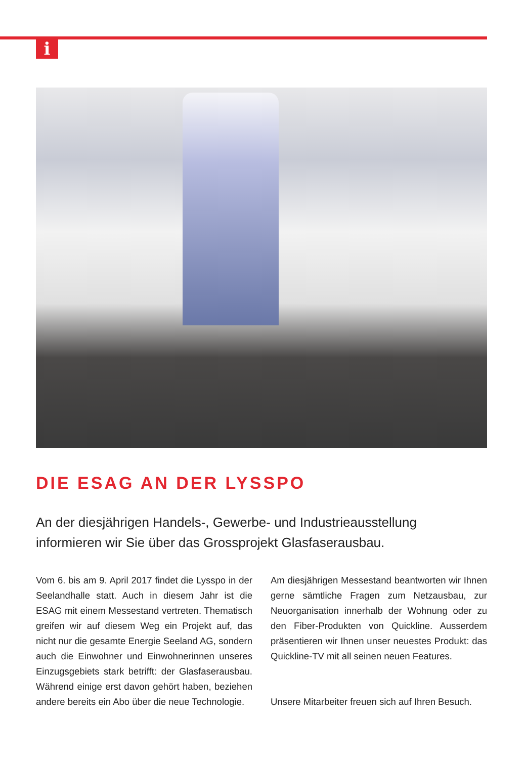i
DIE ESAG AN DER LYSSPO
An der diesjährigen Handels-, Gewerbe- und Industrieausstellung
informieren wir Sie über das Grossprojekt Glasfaserausbau.
Vom 6. bis am 9. April 2017 findet die Lysspo in der Seelandhalle statt. Auch in diesem Jahr ist die ESAG mit einem Messestand vertreten. Thematisch greifen wir auf diesem Weg ein Projekt auf, das nicht nur die gesamte Energie Seeland AG, sondern auch die Einwohner und Einwohnerinnen unseres Einzugsgebiets stark betrifft: der Glasfaserausbau. Während einige erst davon gehört haben, beziehen andere bereits ein Abo über die neue Technologie.
Am diesjährigen Messestand beantworten wir Ihnen gerne sämtliche Fragen zum Netzausbau, zur Neuorganisation innerhalb der Wohnung oder zu den Fiber-Produkten von Quickline. Ausserdem präsentieren wir Ihnen unser neuestes Produkt: das Quickline-TV mit all seinen neuen Features.
Unsere Mitarbeiter freuen sich auf Ihren Besuch.